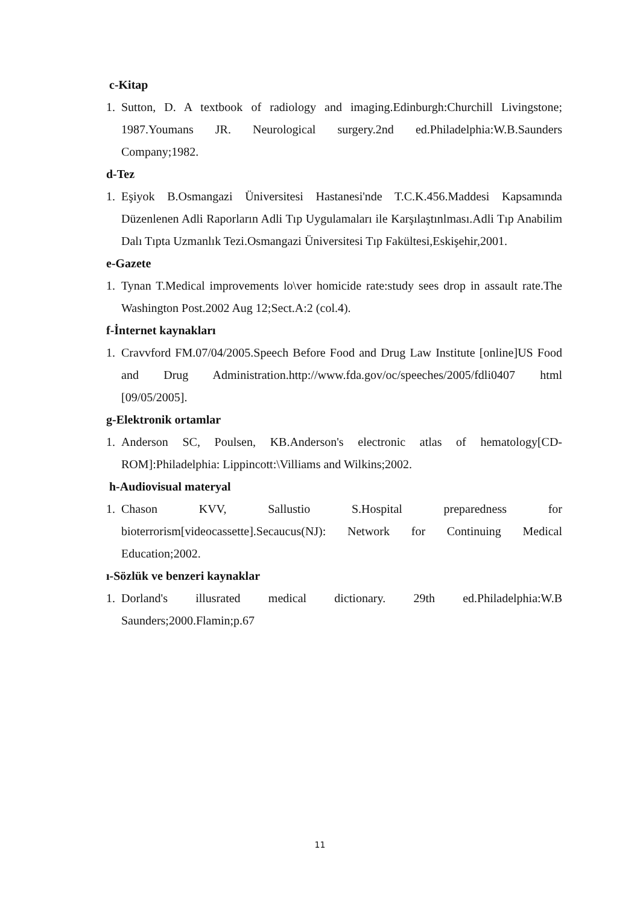c-Kitap
1. Sutton, D. A textbook of radiology and imaging.Edinburgh:Churchill Livingstone; 1987.Youmans JR. Neurological surgery.2nd ed.Philadelphia:W.B.Saunders Company;1982.
d-Tez
1. Eşiyok B.Osmangazi Üniversitesi Hastanesi'nde T.C.K.456.Maddesi Kapsamında Düzenlenen Adli Raporların Adli Tıp Uygulamaları ile Karşılaştınlması.Adli Tıp Anabilim Dalı Tıpta Uzmanlık Tezi.Osmangazi Üniversitesi Tıp Fakültesi,Eskişehir,2001.
e-Gazete
1. Tynan T.Medical improvements lo\ver homicide rate:study sees drop in assault rate.The Washington Post.2002 Aug 12;Sect.A:2 (col.4).
f-İnternet kaynakları
1. Cravvford FM.07/04/2005.Speech Before Food and Drug Law Institute [online]US Food and Drug Administration.http://www.fda.gov/oc/speeches/2005/fdli0407 html [09/05/2005].
g-Elektronik ortamlar
1. Anderson SC, Poulsen, KB.Anderson's electronic atlas of hematology[CD-ROM]:Philadelphia: Lippincott:\Villiams and Wilkins;2002.
h-Audiovisual materyal
1. Chason KVV, Sallustio S.Hospital preparedness for bioterrorism[videocassette].Secaucus(NJ): Network for Continuing Medical Education;2002.
ı-Sözlük ve benzeri kaynaklar
1. Dorland's illusrated medical dictionary. 29th ed.Philadelphia:W.B Saunders;2000.Flamin;p.67
11